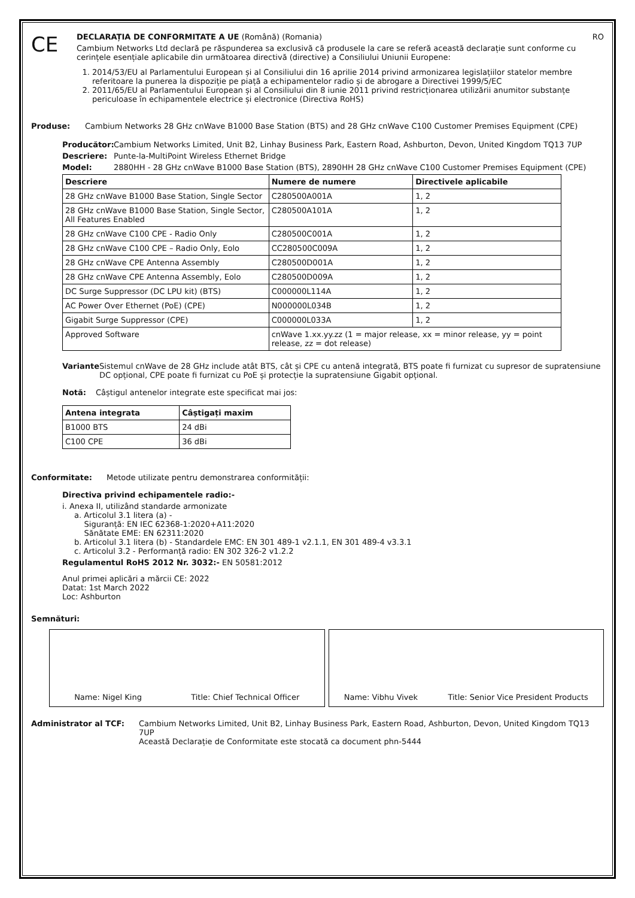CE
DECLARAȚIA DE CONFORMITATE A UE (Română) (Romania) RO
Cambium Networks Ltd declară pe răspunderea sa exclusivă că produsele la care se referă această declarație sunt conforme cu cerințele esențiale aplicabile din următoarea directivă (directive) a Consiliului Uniunii Europene:
1. 2014/53/EU al Parlamentului European și al Consiliului din 16 aprilie 2014 privind armonizarea legislațiilor statelor membre referitoare la punerea la dispoziție pe piață a echipamentelor radio și de abrogare a Directivei 1999/5/EC
2. 2011/65/EU al Parlamentului European și al Consiliului din 8 iunie 2011 privind restricționarea utilizării anumitor substanțe periculoase în echipamentele electrice și electronice (Directiva RoHS)
Produse: Cambium Networks 28 GHz cnWave B1000 Base Station (BTS) and 28 GHz cnWave C100 Customer Premises Equipment (CPE)
Producător: Cambium Networks Limited, Unit B2, Linhay Business Park, Eastern Road, Ashburton, Devon, United Kingdom TQ13 7UP
Descriere: Punte-la-MultiPoint Wireless Ethernet Bridge
Model: 2880HH - 28 GHz cnWave B1000 Base Station (BTS), 2890HH 28 GHz cnWave C100 Customer Premises Equipment (CPE)
| Descriere | Numere de numere | Directivele aplicabile |
| --- | --- | --- |
| 28 GHz cnWave B1000 Base Station, Single Sector | C280500A001A | 1, 2 |
| 28 GHz cnWave B1000 Base Station, Single Sector, All Features Enabled | C280500A101A | 1, 2 |
| 28 GHz cnWave C100 CPE - Radio Only | C280500C001A | 1, 2 |
| 28 GHz cnWave C100 CPE – Radio Only, Eolo | CC280500C009A | 1, 2 |
| 28 GHz cnWave CPE Antenna Assembly | C280500D001A | 1, 2 |
| 28 GHz cnWave CPE Antenna Assembly, Eolo | C280500D009A | 1, 2 |
| DC Surge Suppressor (DC LPU kit) (BTS) | C000000L114A | 1, 2 |
| AC Power Over Ethernet (PoE) (CPE) | N000000L034B | 1, 2 |
| Gigabit Surge Suppressor (CPE) | C000000L033A | 1, 2 |
| Approved Software | cnWave 1.xx.yy.zz (1 = major release, xx = minor release, yy = point release, zz = dot release) | |
Variante Sistemul cnWave de 28 GHz include atât BTS, cât și CPE cu antenă integrată, BTS poate fi furnizat cu supresor de supratensiune DC opțional, CPE poate fi furnizat cu PoE și protecție la supratensiune Gigabit opțional.
Notă: Câștigul antenelor integrate este specificat mai jos:
| Antena integrata | Câștigați maxim |
| --- | --- |
| B1000 BTS | 24 dBi |
| C100 CPE | 36 dBi |
Conformitate: Metode utilizate pentru demonstrarea conformității:
Directiva privind echipamentele radio:-
i. Anexa II, utilizând standarde armonizate
a. Articolul 3.1 litera (a) -
Siguranță: EN IEC 62368-1:2020+A11:2020
Sănătate EME: EN 62311:2020
b. Articolul 3.1 litera (b) - Standardele EMC: EN 301 489-1 v2.1.1, EN 301 489-4 v3.3.1
c. Articolul 3.2 - Performanță radio: EN 302 326-2 v1.2.2
Regulamentul RoHS 2012 Nr. 3032:- EN 50581:2012
Anul primei aplicări a mărcii CE: 2022
Datat: 1st March 2022
Loc: Ashburton
Semnături:
Name: Nigel King Title: Chief Technical Officer
Name: Vibhu Vivek Title: Senior Vice President Products
Administrator al TCF: Cambium Networks Limited, Unit B2, Linhay Business Park, Eastern Road, Ashburton, Devon, United Kingdom TQ13 7UP
Această Declarație de Conformitate este stocată ca document phn-5444